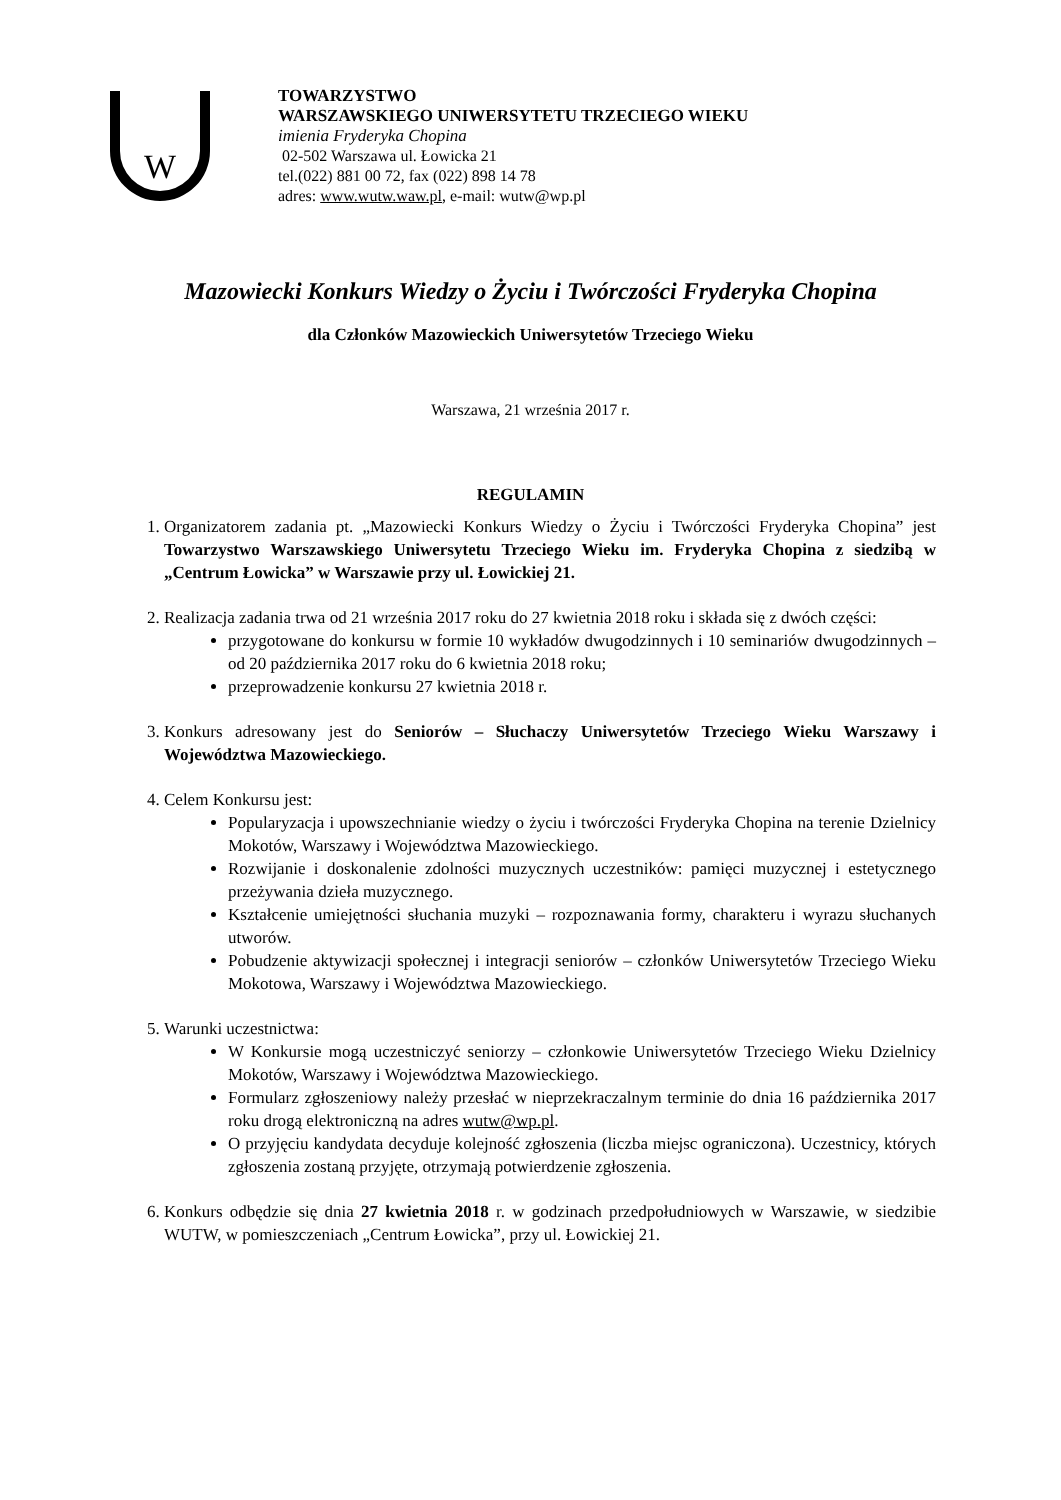W
TOWARZYSTWO
WARSZAWSKIEGO UNIWERSYTETU TRZECIEGO WIEKU
imienia Fryderyka Chopina
02-502 Warszawa ul. Łowicka 21
tel.(022) 881 00 72, fax (022) 898 14 78
adres: www.wutw.waw.pl, e-mail: wutw@wp.pl
Mazowiecki Konkurs Wiedzy o Życiu i Twórczości Fryderyka Chopina
dla Członków Mazowieckich Uniwersytetów Trzeciego Wieku
Warszawa, 21 września 2017 r.
REGULAMIN
1. Organizatorem zadania pt. „Mazowiecki Konkurs Wiedzy o Życiu i Twórczości Fryderyka Chopina” jest Towarzystwo Warszawskiego Uniwersytetu Trzeciego Wieku im. Fryderyka Chopina z siedzibą w „Centrum Łowicka” w Warszawie przy ul. Łowickiej 21.
2. Realizacja zadania trwa od 21 września 2017 roku do 27 kwietnia 2018 roku i składa się z dwóch części:
przygotowane do konkursu w formie 10 wykładów dwugodzinnych i 10 seminariów dwugodzinnych – od 20 października 2017 roku do 6 kwietnia 2018 roku;
przeprowadzenie konkursu 27 kwietnia 2018 r.
3. Konkurs adresowany jest do Seniorów – Słuchaczy Uniwersytetów Trzeciego Wieku Warszawy i Województwa Mazowieckiego.
4. Celem Konkursu jest:
Popularyzacja i upowszechnianie wiedzy o życiu i twórczości Fryderyka Chopina na terenie Dzielnicy Mokotów, Warszawy i Województwa Mazowieckiego.
Rozwijanie i doskonalenie zdolności muzycznych uczestników: pamięci muzycznej i estetycznego przeżywania dzieła muzycznego.
Kształcenie umiejętności słuchania muzyki – rozpoznawania formy, charakteru i wyrazu słuchanych utworów.
Pobudzenie aktywizacji społecznej i integracji seniorów – członków Uniwersytetów Trzeciego Wieku Mokotowa, Warszawy i Województwa Mazowieckiego.
5. Warunki uczestnictwa:
W Konkursie mogą uczestniczyć seniorzy – członkowie Uniwersytetów Trzeciego Wieku Dzielnicy Mokotów, Warszawy i Województwa Mazowieckiego.
Formularz zgłoszeniowy należy przesłać w nieprzekraczalnym terminie do dnia 16 października 2017 roku drogą elektroniczną na adres wutw@wp.pl.
O przyjęciu kandydata decyduje kolejność zgłoszenia (liczba miejsc ograniczona). Uczestnicy, których zgłoszenia zostaną przyjęte, otrzymają potwierdzenie zgłoszenia.
6. Konkurs odbędzie się dnia 27 kwietnia 2018 r. w godzinach przedpołudniowych w Warszawie, w siedzibie WUTW, w pomieszczeniach „Centrum Łowicka”, przy ul. Łowickiej 21.